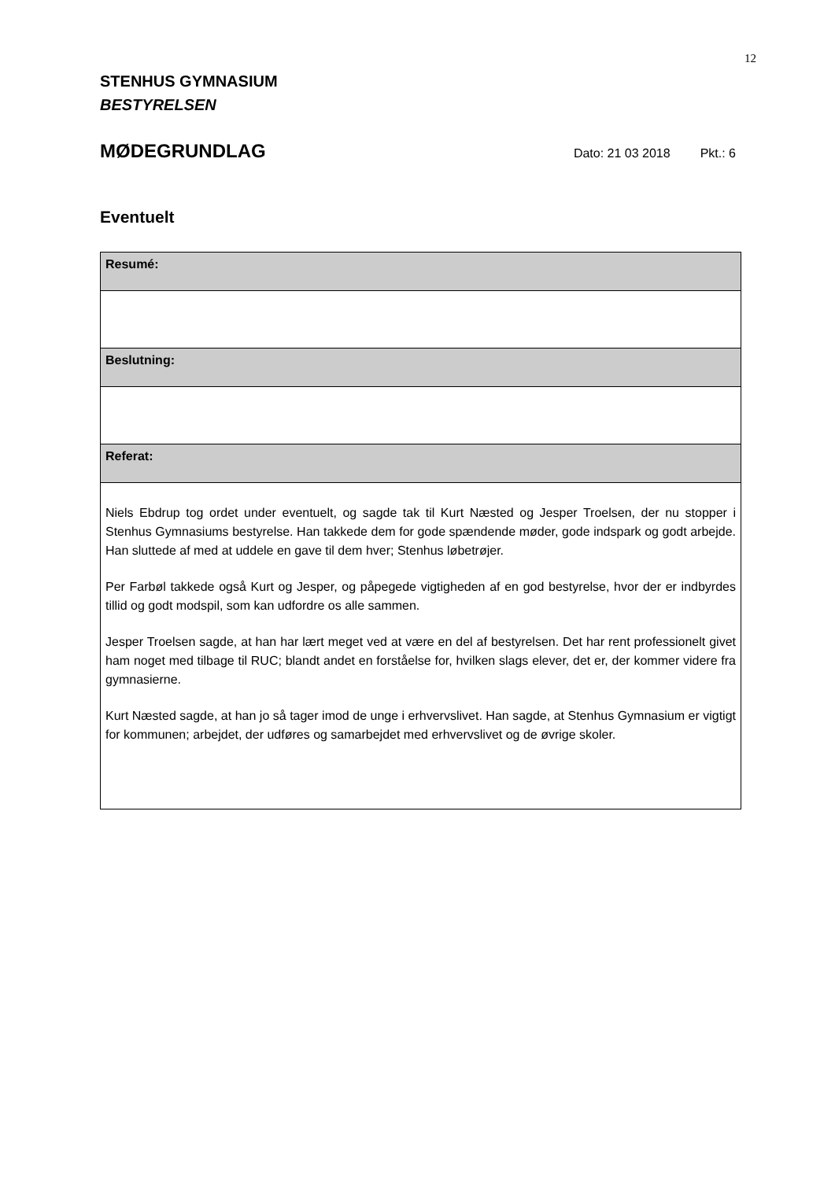12
STENHUS GYMNASIUM
BESTYRELSEN
MØDEGRUNDLAG
Dato: 21 03 2018 Pkt.: 6
Eventuelt
| Resumé: |
| Beslutning: |
| Referat: |
| Niels Ebdrup tog ordet under eventuelt, og sagde tak til Kurt Næsted og Jesper Troelsen, der nu stopper i Stenhus Gymnasiums bestyrelse. Han takkede dem for gode spændende møder, gode indspark og godt arbejde. Han sluttede af med at uddele en gave til dem hver; Stenhus løbetrøjer. Per Farbøl takkede også Kurt og Jesper, og påpegede vigtigheden af en god bestyrelse, hvor der er indbyrdes tillid og godt modspil, som kan udfordre os alle sammen. Jesper Troelsen sagde, at han har lært meget ved at være en del af bestyrelsen. Det har rent professionelt givet ham noget med tilbage til RUC; blandt andet en forståelse for, hvilken slags elever, det er, der kommer videre fra gymnasierne. Kurt Næsted sagde, at han jo så tager imod de unge i erhvervslivet. Han sagde, at Stenhus Gymnasium er vigtigt for kommunen; arbejdet, der udføres og samarbejdet med erhvervslivet og de øvrige skoler. |